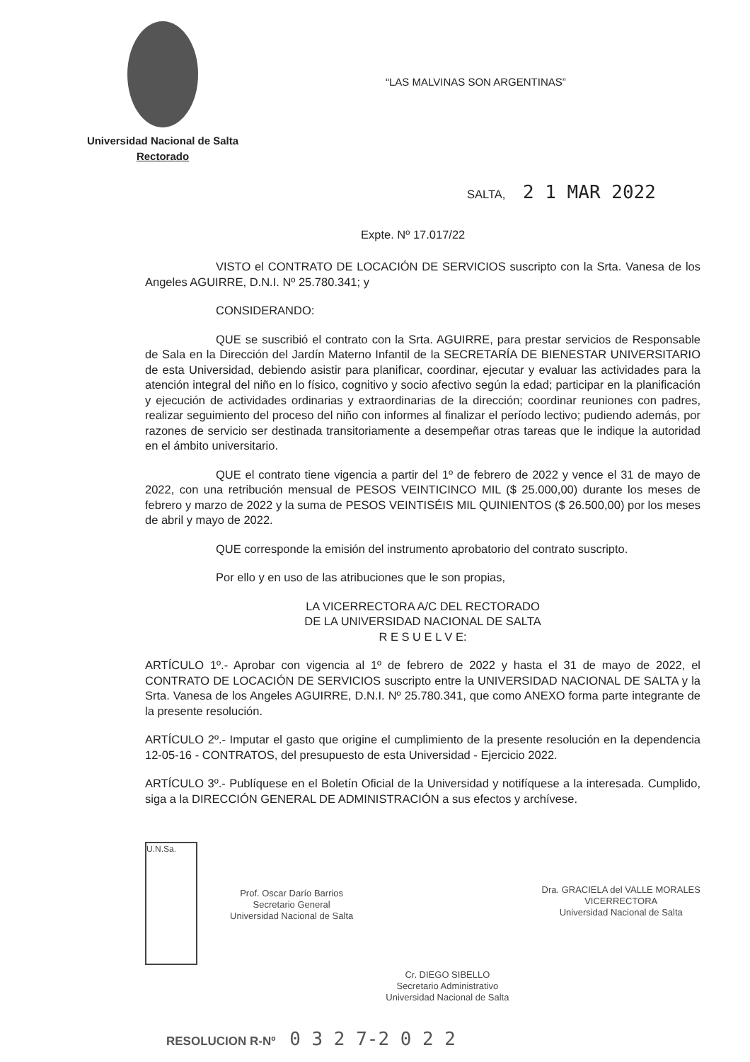Universidad Nacional de Salta
Rectorado
“LAS MALVINAS SON ARGENTINAS”
SALTA, 2 1 MAR 2022
Expte. Nº 17.017/22
VISTO el CONTRATO DE LOCACIÓN DE SERVICIOS suscripto con la Srta. Vanesa de los Angeles AGUIRRE, D.N.I. Nº 25.780.341; y
CONSIDERANDO:
QUE se suscribió el contrato con la Srta. AGUIRRE, para prestar servicios de Responsable de Sala en la Dirección del Jardín Materno Infantil de la SECRETARÍA DE BIENESTAR UNIVERSITARIO de esta Universidad, debiendo asistir para planificar, coordinar, ejecutar y evaluar las actividades para la atención integral del niño en lo físico, cognitivo y socio afectivo según la edad; participar en la planificación y ejecución de actividades ordinarias y extraordinarias de la dirección; coordinar reuniones con padres, realizar seguimiento del proceso del niño con informes al finalizar el período lectivo; pudiendo además, por razones de servicio ser destinada transitoriamente a desempeñar otras tareas que le indique la autoridad en el ámbito universitario.
QUE el contrato tiene vigencia a partir del 1º de febrero de 2022 y vence el 31 de mayo de 2022, con una retribución mensual de PESOS VEINTICINCO MIL ($ 25.000,00) durante los meses de febrero y marzo de 2022 y la suma de PESOS VEINTISÉIS MIL QUINIENTOS ($ 26.500,00) por los meses de abril y mayo de 2022.
QUE corresponde la emisión del instrumento aprobatorio del contrato suscripto.
Por ello y en uso de las atribuciones que le son propias,
LA VICERRECTORA A/C DEL RECTORADO
DE LA UNIVERSIDAD NACIONAL DE SALTA
R E S U E L V E:
ARTÍCULO 1º.- Aprobar con vigencia al 1º de febrero de 2022 y hasta el 31 de mayo de 2022, el CONTRATO DE LOCACIÓN DE SERVICIOS suscripto entre la UNIVERSIDAD NACIONAL DE SALTA y la Srta. Vanesa de los Angeles AGUIRRE, D.N.I. Nº 25.780.341, que como ANEXO forma parte integrante de la presente resolución.
ARTÍCULO 2º.- Imputar el gasto que origine el cumplimiento de la presente resolución en la dependencia 12-05-16 - CONTRATOS, del presupuesto de esta Universidad - Ejercicio 2022.
ARTÍCULO 3º.- Publíquese en el Boletín Oficial de la Universidad y notifíquese a la interesada. Cumplido, siga a la DIRECCIÓN GENERAL DE ADMINISTRACIÓN a sus efectos y archívese.
U.N.Sa.
Prof. Oscar Darío Barrios
Secretario General
Universidad Nacional de Salta
Cr. DIEGO SIBELLO
Secretario Administrativo
Universidad Nacional de Salta
Dra. GRACIELA del VALLE MORALES
VICERRECTORA
Universidad Nacional de Salta
RESOLUCION R-Nº 0 3 2 7-2 0 2 2